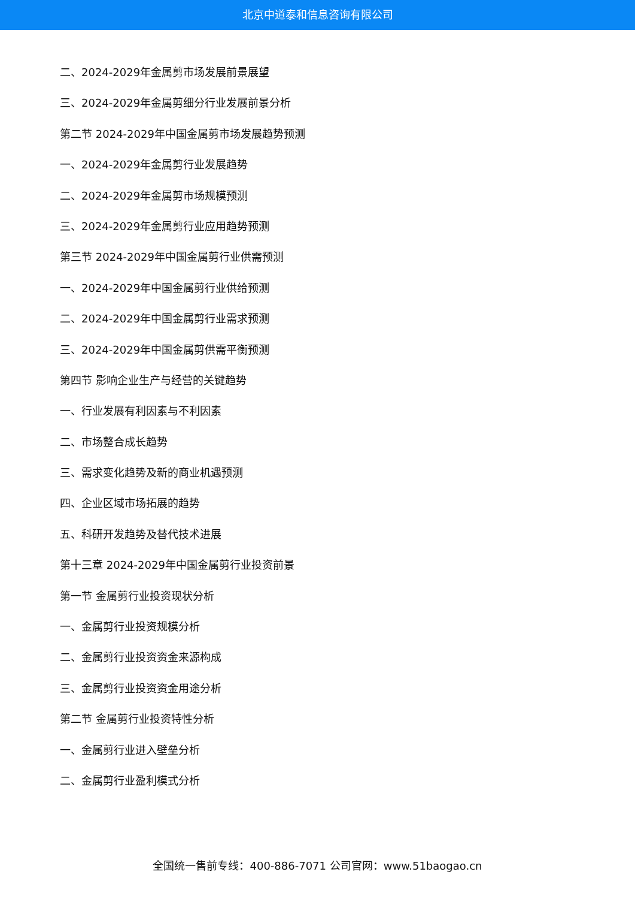北京中道泰和信息咨询有限公司
二、2024-2029年金属剪市场发展前景展望
三、2024-2029年金属剪细分行业发展前景分析
第二节 2024-2029年中国金属剪市场发展趋势预测
一、2024-2029年金属剪行业发展趋势
二、2024-2029年金属剪市场规模预测
三、2024-2029年金属剪行业应用趋势预测
第三节 2024-2029年中国金属剪行业供需预测
一、2024-2029年中国金属剪行业供给预测
二、2024-2029年中国金属剪行业需求预测
三、2024-2029年中国金属剪供需平衡预测
第四节 影响企业生产与经营的关键趋势
一、行业发展有利因素与不利因素
二、市场整合成长趋势
三、需求变化趋势及新的商业机遇预测
四、企业区域市场拓展的趋势
五、科研开发趋势及替代技术进展
第十三章 2024-2029年中国金属剪行业投资前景
第一节 金属剪行业投资现状分析
一、金属剪行业投资规模分析
二、金属剪行业投资资金来源构成
三、金属剪行业投资资金用途分析
第二节 金属剪行业投资特性分析
一、金属剪行业进入壁垒分析
二、金属剪行业盈利模式分析
全国统一售前专线：400-886-7071 公司官网：www.51baogao.cn